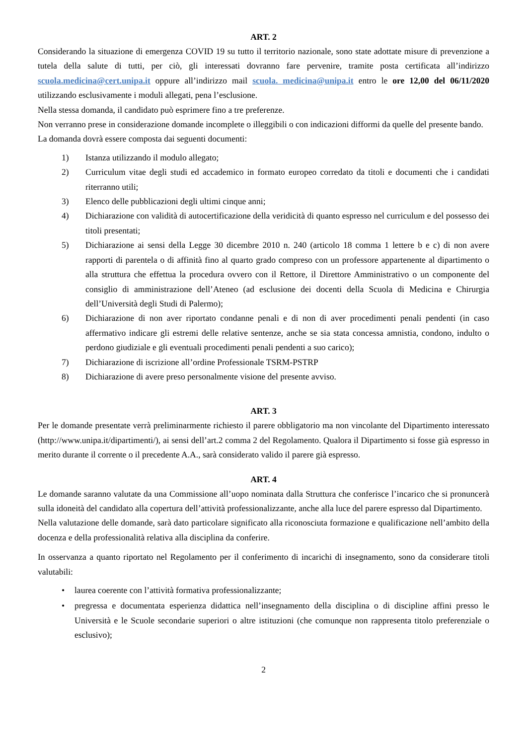ART. 2
Considerando la situazione di emergenza COVID 19 su tutto il territorio nazionale, sono state adottate misure di prevenzione a tutela della salute di tutti, per ciò, gli interessati dovranno fare pervenire, tramite posta certificata all’indirizzo scuola.medicina@cert.unipa.it oppure all’indirizzo mail scuola. medicina@unipa.it entro le ore 12,00 del 06/11/2020 utilizzando esclusivamente i moduli allegati, pena l’esclusione.
Nella stessa domanda, il candidato può esprimere fino a tre preferenze.
Non verranno prese in considerazione domande incomplete o illeggibili o con indicazioni difformi da quelle del presente bando.
La domanda dovrà essere composta dai seguenti documenti:
1) Istanza utilizzando il modulo allegato;
2) Curriculum vitae degli studi ed accademico in formato europeo corredato da titoli e documenti che i candidati riterranno utili;
3) Elenco delle pubblicazioni degli ultimi cinque anni;
4) Dichiarazione con validità di autocertificazione della veridicità di quanto espresso nel curriculum e del possesso dei titoli presentati;
5) Dichiarazione ai sensi della Legge 30 dicembre 2010 n. 240 (articolo 18 comma 1 lettere b e c) di non avere rapporti di parentela o di affinità fino al quarto grado compreso con un professore appartenente al dipartimento o alla struttura che effettua la procedura ovvero con il Rettore, il Direttore Amministrativo o un componente del consiglio di amministrazione dell’Ateneo (ad esclusione dei docenti della Scuola di Medicina e Chirurgia dell’Università degli Studi di Palermo);
6) Dichiarazione di non aver riportato condanne penali e di non di aver procedimenti penali pendenti (in caso affermativo indicare gli estremi delle relative sentenze, anche se sia stata concessa amnistia, condono, indulto o perdono giudiziale e gli eventuali procedimenti penali pendenti a suo carico);
7) Dichiarazione di iscrizione all’ordine Professionale TSRM-PSTRP
8) Dichiarazione di avere preso personalmente visione del presente avviso.
ART. 3
Per le domande presentate verrà preliminarmente richiesto il parere obbligatorio ma non vincolante del Dipartimento interessato (http://www.unipa.it/dipartimenti/), ai sensi dell’art.2 comma 2 del Regolamento. Qualora il Dipartimento si fosse già espresso in merito durante il corrente o il precedente A.A., sarà considerato valido il parere già espresso.
ART. 4
Le domande saranno valutate da una Commissione all’uopo nominata dalla Struttura che conferisce l’incarico che si pronuncerà sulla idoneità del candidato alla copertura dell’attività professionalizzante, anche alla luce del parere espresso dal Dipartimento.
Nella valutazione delle domande, sarà dato particolare significato alla riconosciuta formazione e qualificazione nell’ambito della docenza e della professionalità relativa alla disciplina da conferire.
In osservanza a quanto riportato nel Regolamento per il conferimento di incarichi di insegnamento, sono da considerare titoli valutabili:
• laurea coerente con l’attività formativa professionalizzante;
• pregressa e documentata esperienza didattica nell’insegnamento della disciplina o di discipline affini presso le Università e le Scuole secondarie superiori o altre istituzioni (che comunque non rappresenta titolo preferenziale o esclusivo);
2